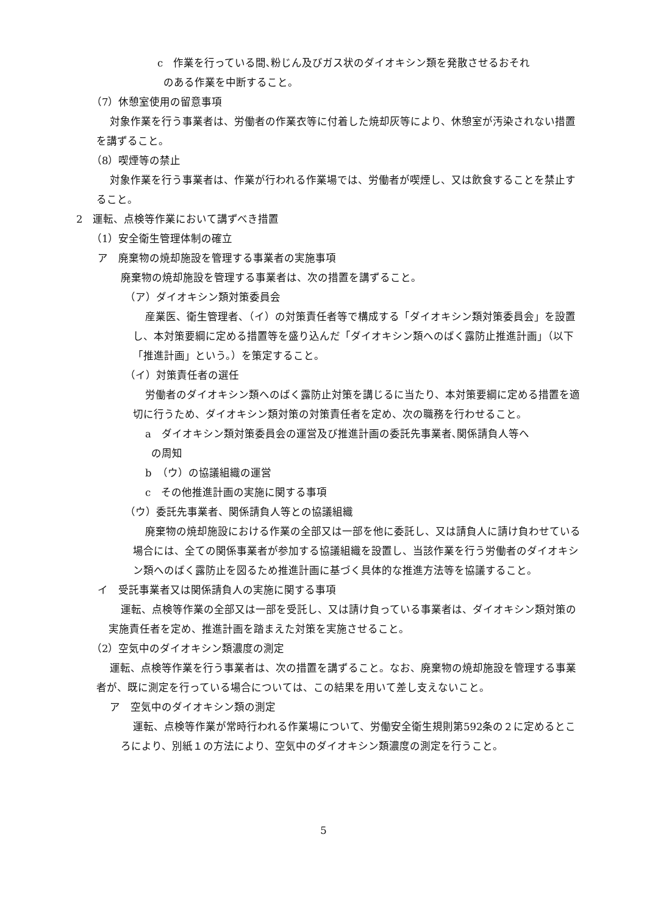c　作業を行っている間､粉じん及びガス状のダイオキシン類を発散させるおそれ
のある作業を中断すること。
（7）休憩室使用の留意事項
対象作業を行う事業者は、労働者の作業衣等に付着した焼却灰等により、休憩室が汚染されない措置を講ずること。
（8）喫煙等の禁止
対象作業を行う事業者は、作業が行われる作業場では、労働者が喫煙し、又は飲食することを禁止すること。
2　運転、点検等作業において講ずべき措置
（1）安全衛生管理体制の確立
ア　廃棄物の焼却施設を管理する事業者の実施事項
廃棄物の焼却施設を管理する事業者は、次の措置を講ずること。
（ア）ダイオキシン類対策委員会
産業医、衛生管理者、（イ）の対策責任者等で構成する「ダイオキシン類対策委員会」を設置し、本対策要綱に定める措置等を盛り込んだ「ダイオキシン類へのばく露防止推進計画」（以下「推進計画」という。）を策定すること。
（イ）対策責任者の選任
労働者のダイオキシン類へのばく露防止対策を講じるに当たり、本対策要綱に定める措置を適切に行うため、ダイオキシン類対策の対策責任者を定め、次の職務を行わせること。
a　ダイオキシン類対策委員会の運営及び推進計画の委託先事業者､関係請負人等へ
の周知
b　（ウ）の協議組織の運営
c　その他推進計画の実施に関する事項
（ウ）委託先事業者、関係請負人等との協議組織
廃棄物の焼却施設における作業の全部又は一部を他に委託し、又は請負人に請け負わせている場合には、全ての関係事業者が参加する協議組織を設置し、当該作業を行う労働者のダイオキシン類へのばく露防止を図るため推進計画に基づく具体的な推進方法等を協議すること。
イ　受託事業者又は関係請負人の実施に関する事項
運転、点検等作業の全部又は一部を受託し、又は請け負っている事業者は、ダイオキシン類対策の実施責任者を定め、推進計画を踏まえた対策を実施させること。
（2）空気中のダイオキシン類濃度の測定
運転、点検等作業を行う事業者は、次の措置を講ずること。なお、廃棄物の焼却施設を管理する事業者が、既に測定を行っている場合については、この結果を用いて差し支えないこと。
ア　空気中のダイオキシン類の測定
運転、点検等作業が常時行われる作業場について、労働安全衛生規則第592条の２に定めるところにより、別紙１の方法により、空気中のダイオキシン類濃度の測定を行うこと。
5